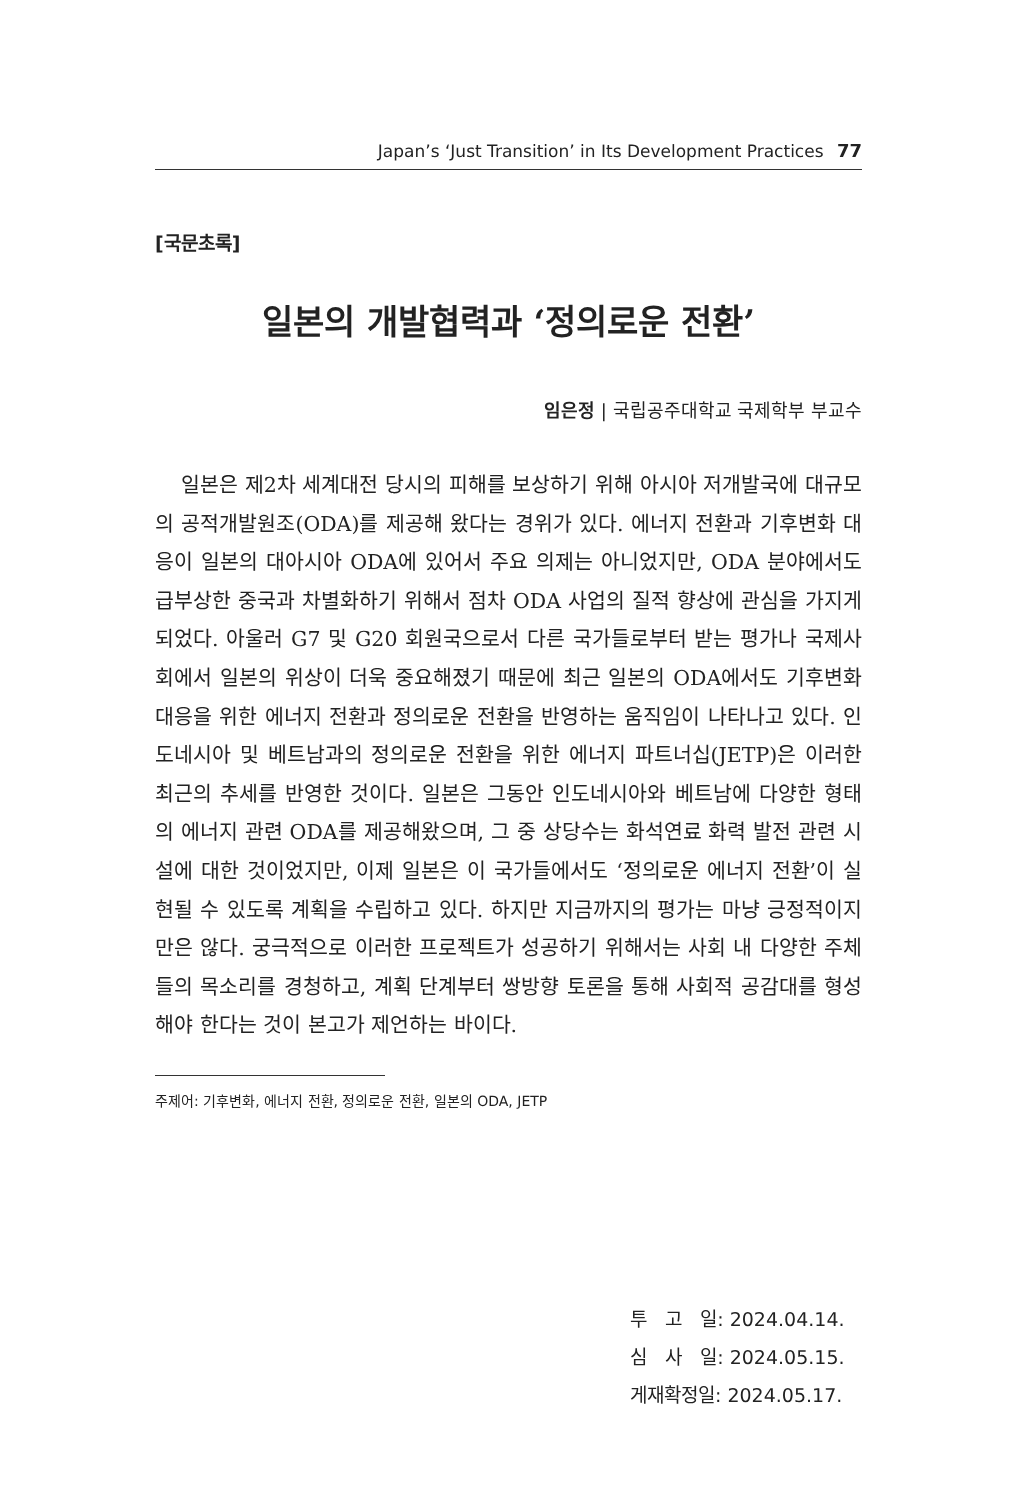Japan’s ‘Just Transition’ in Its Development Practices 77
[국문초록]
일본의 개발협력과 ‘정의로운 전환’
임은정 | 국립공주대학교 국제학부 부교수
일본은 제2차 세계대전 당시의 피해를 보상하기 위해 아시아 저개발국에 대규모의 공적개발원조(ODA)를 제공해 왔다는 경위가 있다. 에너지 전환과 기후변화 대응이 일본의 대아시아 ODA에 있어서 주요 의제는 아니었지만, ODA 분야에서도 급부상한 중국과 차별화하기 위해서 점차 ODA 사업의 질적 향상에 관심을 가지게 되었다. 아울러 G7 및 G20 회원국으로서 다른 국가들로부터 받는 평가나 국제사회에서 일본의 위상이 더욱 중요해졌기 때문에 최근 일본의 ODA에서도 기후변화 대응을 위한 에너지 전환과 정의로운 전환을 반영하는 움직임이 나타나고 있다. 인도네시아 및 베트남과의 정의로운 전환을 위한 에너지 파트너십(JETP)은 이러한 최근의 추세를 반영한 것이다. 일본은 그동안 인도네시아와 베트남에 다양한 형태의 에너지 관련 ODA를 제공해왔으며, 그 중 상당수는 화석연료 화력 발전 관련 시설에 대한 것이었지만, 이제 일본은 이 국가들에서도 ‘정의로운 에너지 전환’이 실현될 수 있도록 계획을 수립하고 있다. 하지만 지금까지의 평가는 마냥 긍정적이지만은 않다. 궁극적으로 이러한 프로젝트가 성공하기 위해서는 사회 내 다양한 주체들의 목소리를 경청하고, 계획 단계부터 쌍방향 토론을 통해 사회적 공감대를 형성해야 한다는 것이 본고가 제언하는 바이다.
주제어: 기후변화, 에너지 전환, 정의로운 전환, 일본의 ODA, JETP
투 고 일: 2024.04.14.
심 사 일: 2024.05.15.
게재확정일: 2024.05.17.